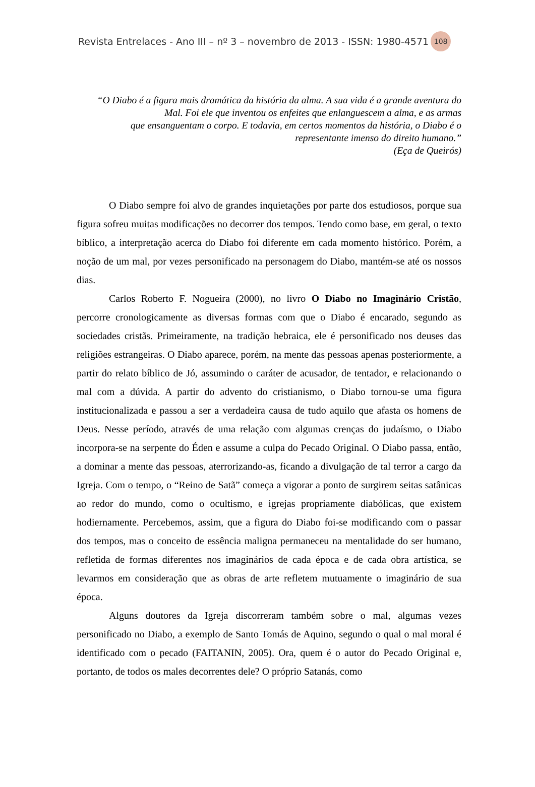Revista Entrelaces - Ano III – nº 3 – novembro de 2013 - ISSN: 1980-4571 108
“O Diabo é a figura mais dramática da história da alma. A sua vida é a grande aventura do Mal. Foi ele que inventou os enfeites que enlanguescem a alma, e as armas
que ensanguentam o corpo. E todavia, em certos momentos da história, o Diabo é o representante imenso do direito humano.”
(Eça de Queirós)
O Diabo sempre foi alvo de grandes inquietações por parte dos estudiosos, porque sua figura sofreu muitas modificações no decorrer dos tempos. Tendo como base, em geral, o texto bíblico, a interpretação acerca do Diabo foi diferente em cada momento histórico. Porém, a noção de um mal, por vezes personificado na personagem do Diabo, mantém-se até os nossos dias.
Carlos Roberto F. Nogueira (2000), no livro O Diabo no Imaginário Cristão, percorre cronologicamente as diversas formas com que o Diabo é encarado, segundo as sociedades cristãs. Primeiramente, na tradição hebraica, ele é personificado nos deuses das religiões estrangeiras. O Diabo aparece, porém, na mente das pessoas apenas posteriormente, a partir do relato bíblico de Jó, assumindo o caráter de acusador, de tentador, e relacionando o mal com a dúvida. A partir do advento do cristianismo, o Diabo tornou-se uma figura institucionalizada e passou a ser a verdadeira causa de tudo aquilo que afasta os homens de Deus. Nesse período, através de uma relação com algumas crenças do judaísmo, o Diabo incorpora-se na serpente do Éden e assume a culpa do Pecado Original. O Diabo passa, então, a dominar a mente das pessoas, aterrorizando-as, ficando a divulgação de tal terror a cargo da Igreja. Com o tempo, o “Reino de Satã” começa a vigorar a ponto de surgirem seitas satânicas ao redor do mundo, como o ocultismo, e igrejas propriamente diabólicas, que existem hodiernamente. Percebemos, assim, que a figura do Diabo foi-se modificando com o passar dos tempos, mas o conceito de essência maligna permaneceu na mentalidade do ser humano, refletida de formas diferentes nos imaginários de cada época e de cada obra artística, se levarmos em consideração que as obras de arte refletem mutuamente o imaginário de sua época.
Alguns doutores da Igreja discorreram também sobre o mal, algumas vezes personificado no Diabo, a exemplo de Santo Tomás de Aquino, segundo o qual o mal moral é identificado com o pecado (FAITANIN, 2005). Ora, quem é o autor do Pecado Original e, portanto, de todos os males decorrentes dele? O próprio Satanás, como